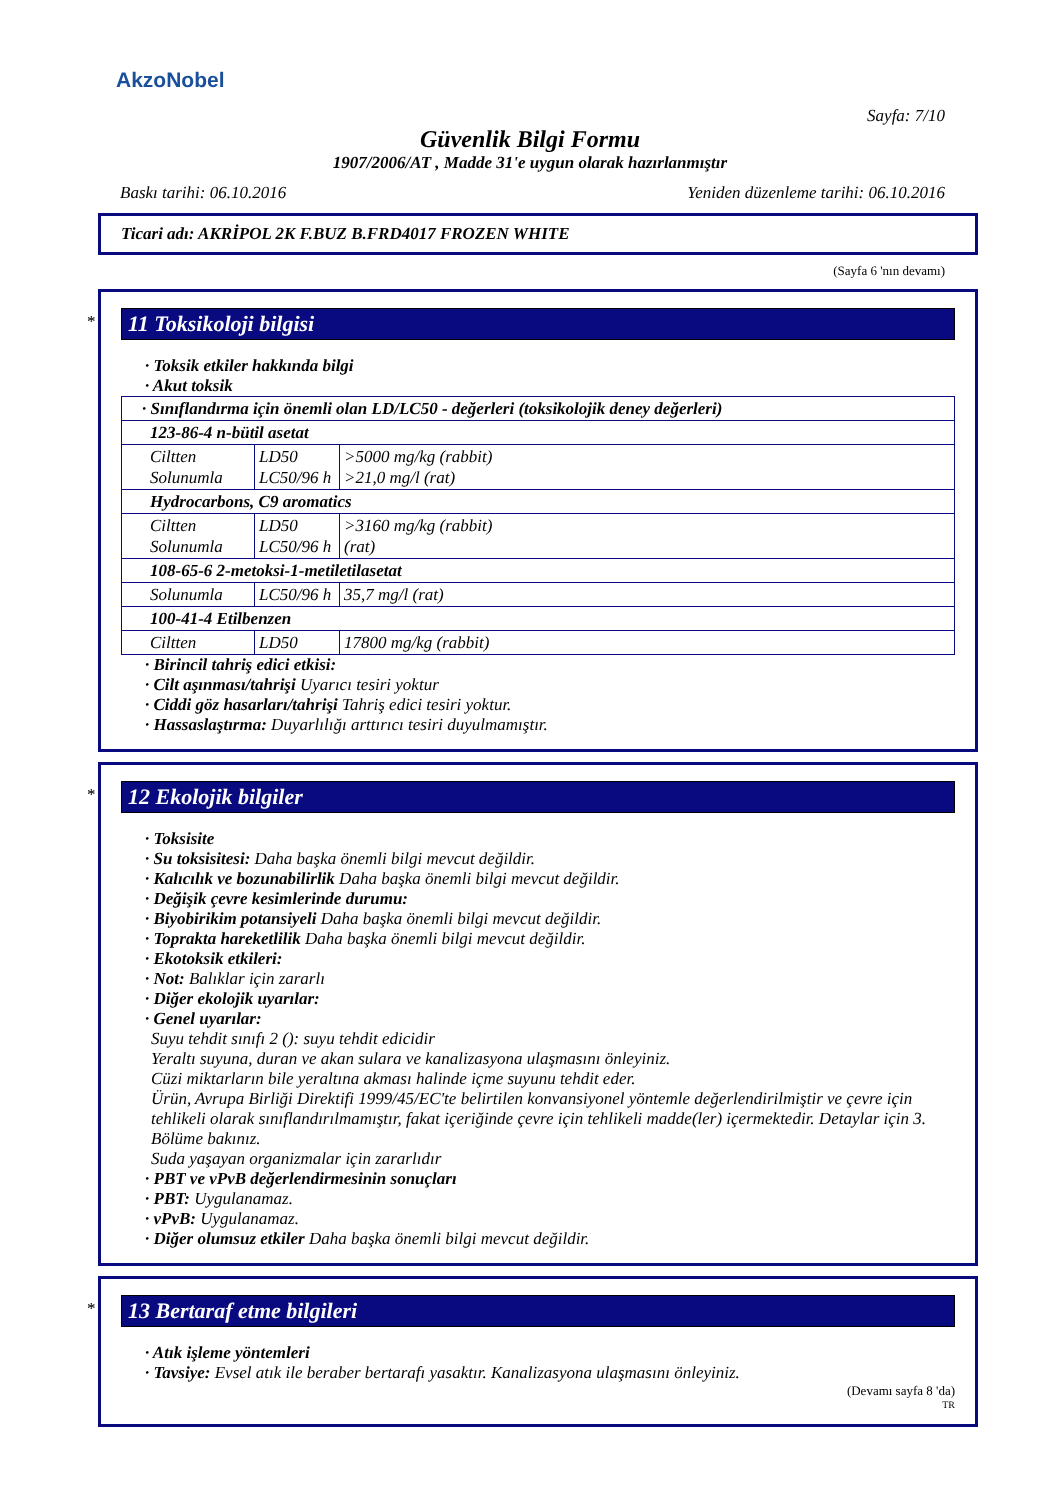AkzoNobel
Sayfa: 7/10
Güvenlik Bilgi Formu
1907/2006/AT , Madde 31'e uygun olarak hazırlanmıştır
Baskı tarihi: 06.10.2016 Yeniden düzenleme tarihi: 06.10.2016
Ticari adı: AKRİPOL 2K F.BUZ B.FRD4017 FROZEN WHITE
(Sayfa 6 'nın devamı)
*
11 Toksikoloji bilgisi
· Toksik etkiler hakkında bilgi
· Akut toksik
| · Sınıflandırma için önemli olan LD/LC50 - değerleri (toksikolojik deney değerleri) | | |
| 123-86-4 n-bütil asetat | | |
| Ciltten Solunumla | LD50 LC50/96 h | >5000 mg/kg (rabbit) >21,0 mg/l (rat) |
| Hydrocarbons, C9 aromatics | | |
| Ciltten Solunumla | LD50 LC50/96 h | >3160 mg/kg (rabbit) (rat) |
| 108-65-6 2-metoksi-1-metiletilasetat | | |
| Solunumla | LC50/96 h | 35,7 mg/l (rat) |
| 100-41-4 Etilbenzen | | |
| Ciltten | LD50 | 17800 mg/kg (rabbit) |
· Birincil tahriş edici etkisi:
· Cilt aşınması/tahrişi Uyarıcı tesiri yoktur
· Ciddi göz hasarları/tahrişi Tahriş edici tesiri yoktur.
· Hassaslaştırma: Duyarlılığı arttırıcı tesiri duyulmamıştır.
*
12 Ekolojik bilgiler
· Toksisite
· Su toksisitesi: Daha başka önemli bilgi mevcut değildir.
· Kalıcılık ve bozunabilirlik Daha başka önemli bilgi mevcut değildir.
· Değişik çevre kesimlerinde durumu:
· Biyobirikim potansiyeli Daha başka önemli bilgi mevcut değildir.
· Toprakta hareketlilik Daha başka önemli bilgi mevcut değildir.
· Ekotoksik etkileri:
· Not: Balıklar için zararlı
· Diğer ekolojik uyarılar:
· Genel uyarılar:
Suyu tehdit sınıfı 2 (): suyu tehdit edicidir
Yeraltı suyuna, duran ve akan sulara ve kanalizasyona ulaşmasını önleyiniz.
Cüzi miktarların bile yeraltına akması halinde içme suyunu tehdit eder.
Ürün, Avrupa Birliği Direktifi 1999/45/EC'te belirtilen konvansiyonel yöntemle değerlendirilmiştir ve çevre için tehlikeli olarak sınıflandırılmamıştır, fakat içeriğinde çevre için tehlikeli madde(ler) içermektedir. Detaylar için 3. Bölüme bakınız.
Suda yaşayan organizmalar için zararlıdır
· PBT ve vPvB değerlendirmesinin sonuçları
· PBT: Uygulanamaz.
· vPvB: Uygulanamaz.
· Diğer olumsuz etkiler Daha başka önemli bilgi mevcut değildir.
*
13 Bertaraf etme bilgileri
· Atık işleme yöntemleri
· Tavsiye: Evsel atık ile beraber bertarafı yasaktır. Kanalizasyona ulaşmasını önleyiniz.
(Devamı sayfa 8 'da)
TR